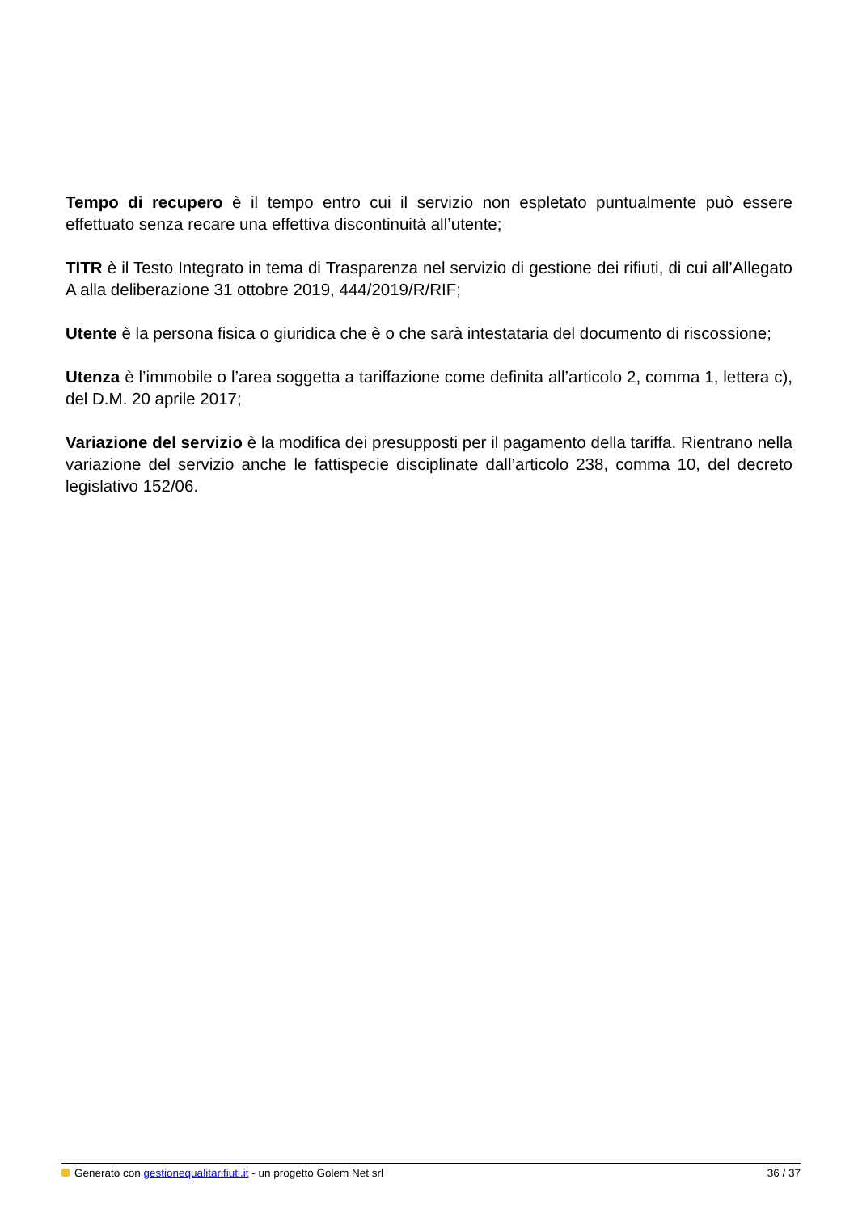Tempo di recupero è il tempo entro cui il servizio non espletato puntualmente può essere effettuato senza recare una effettiva discontinuità all’utente;
TITR è il Testo Integrato in tema di Trasparenza nel servizio di gestione dei rifiuti, di cui all’Allegato A alla deliberazione 31 ottobre 2019, 444/2019/R/RIF;
Utente è la persona fisica o giuridica che è o che sarà intestataria del documento di riscossione;
Utenza è l’immobile o l’area soggetta a tariffazione come definita all’articolo 2, comma 1, lettera c), del D.M. 20 aprile 2017;
Variazione del servizio è la modifica dei presupposti per il pagamento della tariffa. Rientrano nella variazione del servizio anche le fattispecie disciplinate dall’articolo 238, comma 10, del decreto legislativo 152/06.
Generato con gestionequalitarifiuti.it - un progetto Golem Net srl 36 / 37